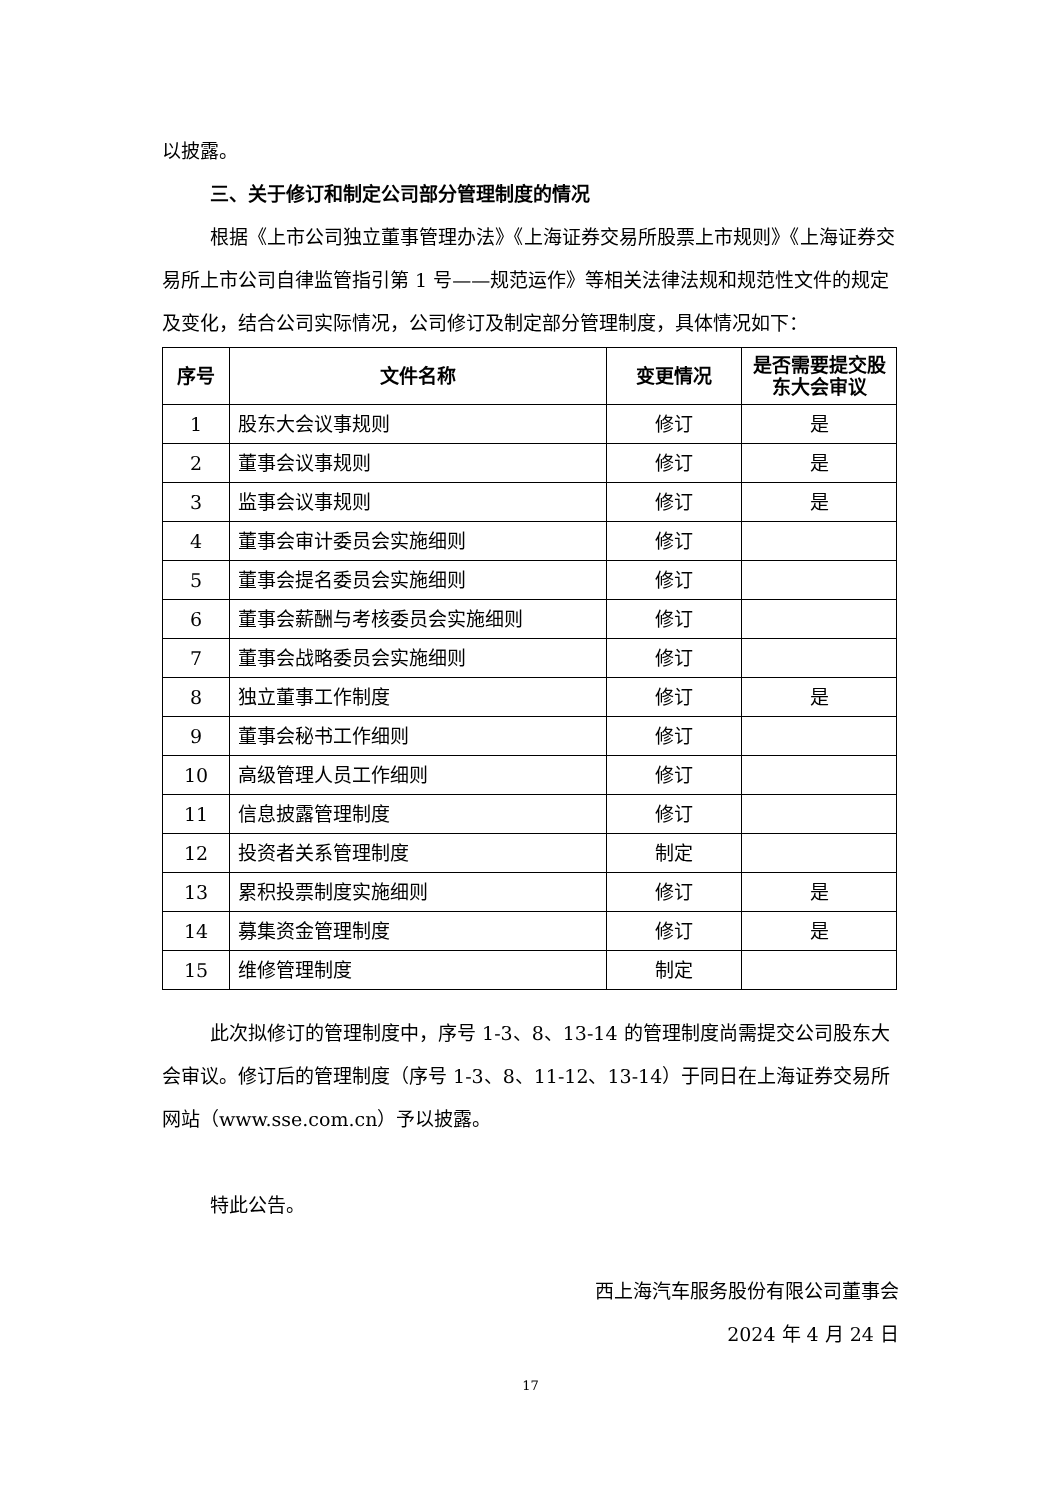以披露。
三、关于修订和制定公司部分管理制度的情况
根据《上市公司独立董事管理办法》《上海证券交易所股票上市规则》《上海证券交易所上市公司自律监管指引第 1 号——规范运作》等相关法律法规和规范性文件的规定及变化，结合公司实际情况，公司修订及制定部分管理制度，具体情况如下：
| 序号 | 文件名称 | 变更情况 | 是否需要提交股东大会审议 |
| --- | --- | --- | --- |
| 1 | 股东大会议事规则 | 修订 | 是 |
| 2 | 董事会议事规则 | 修订 | 是 |
| 3 | 监事会议事规则 | 修订 | 是 |
| 4 | 董事会审计委员会实施细则 | 修订 | |
| 5 | 董事会提名委员会实施细则 | 修订 | |
| 6 | 董事会薪酬与考核委员会实施细则 | 修订 | |
| 7 | 董事会战略委员会实施细则 | 修订 | |
| 8 | 独立董事工作制度 | 修订 | 是 |
| 9 | 董事会秘书工作细则 | 修订 | |
| 10 | 高级管理人员工作细则 | 修订 | |
| 11 | 信息披露管理制度 | 修订 | |
| 12 | 投资者关系管理制度 | 制定 | |
| 13 | 累积投票制度实施细则 | 修订 | 是 |
| 14 | 募集资金管理制度 | 修订 | 是 |
| 15 | 维修管理制度 | 制定 | |
此次拟修订的管理制度中，序号 1-3、8、13-14 的管理制度尚需提交公司股东大会审议。修订后的管理制度（序号 1-3、8、11-12、13-14）于同日在上海证券交易所网站（www.sse.com.cn）予以披露。
特此公告。
西上海汽车服务股份有限公司董事会
2024 年 4 月 24 日
17